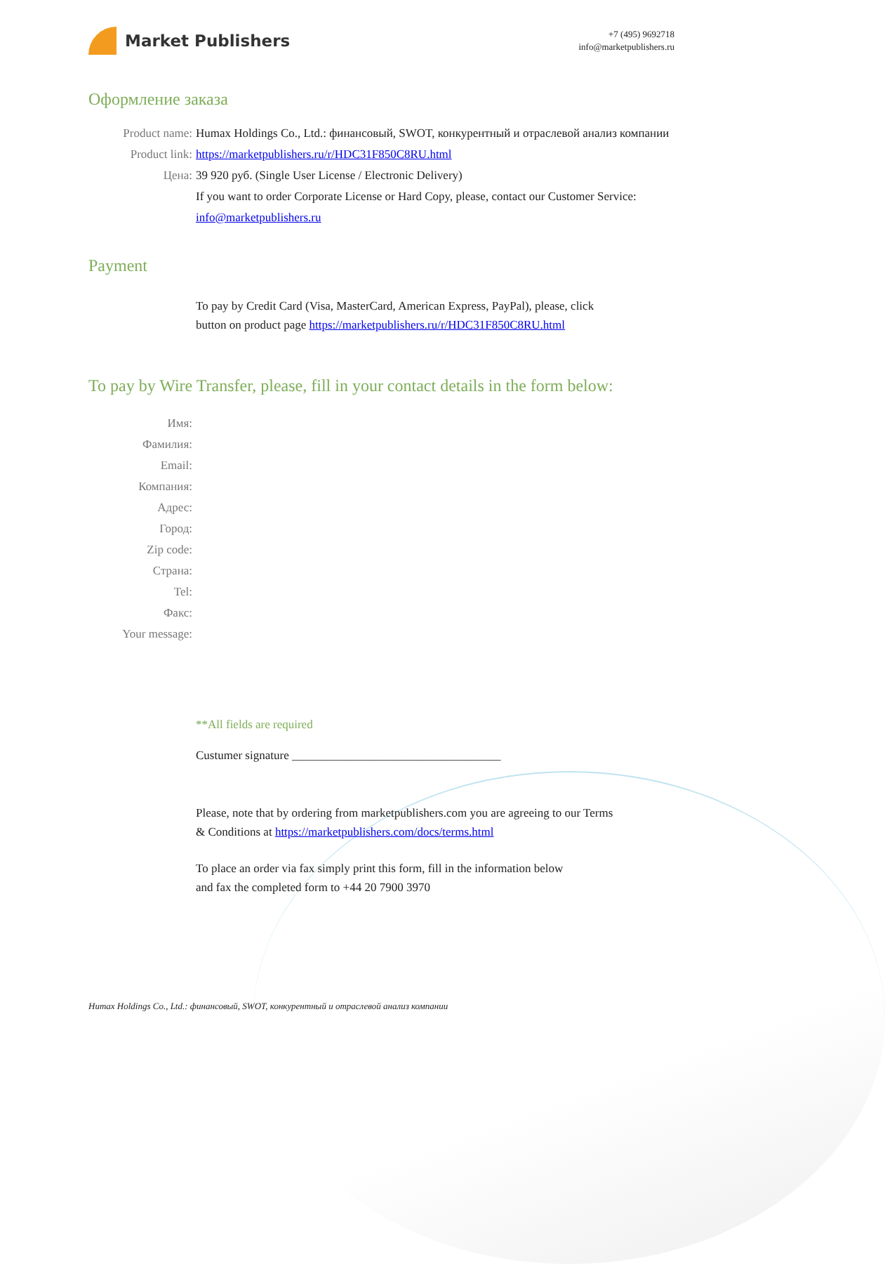Market Publishers
+7 (495) 9692718
info@marketpublishers.ru
Оформление заказа
Product name: Humax Holdings Co., Ltd.: финансовый, SWOT, конкурентный и отраслевой анализ компании
Product link: https://marketpublishers.ru/r/HDC31F850C8RU.html
Цена: 39 920 руб. (Single User License / Electronic Delivery)
If you want to order Corporate License or Hard Copy, please, contact our Customer Service:
info@marketpublishers.ru
Payment
To pay by Credit Card (Visa, MasterCard, American Express, PayPal), please, click
button on product page https://marketpublishers.ru/r/HDC31F850C8RU.html
To pay by Wire Transfer, please, fill in your contact details in the form below:
Имя:
Фамилия:
Email:
Компания:
Адрес:
Город:
Zip code:
Страна:
Tel:
Факс:
Your message:
**All fields are required
Custumer signature ___________________________________
Please, note that by ordering from marketpublishers.com you are agreeing to our Terms
& Conditions at https://marketpublishers.com/docs/terms.html
To place an order via fax simply print this form, fill in the information below
and fax the completed form to +44 20 7900 3970
Humax Holdings Co., Ltd.: финансовый, SWOT, конкурентный и отраслевой анализ компании